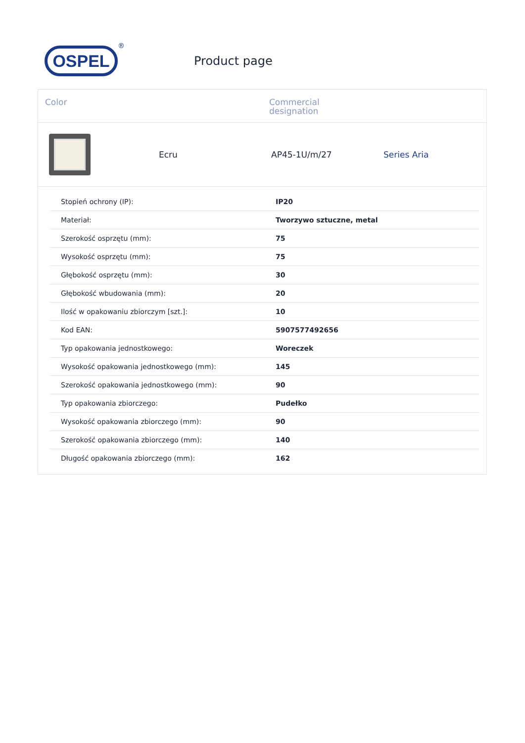OSPEL
®
Product page
Color Commercial
designation
Ecru AP45-1U/m/27 Series Aria
| Stopień ochrony (IP): | IP20 |
| Materiał: | Tworzywo sztuczne, metal |
| Szerokość osprzętu (mm): | 75 |
| Wysokość osprzętu (mm): | 75 |
| Głębokość osprzętu (mm): | 30 |
| Głębokość wbudowania (mm): | 20 |
| Ilość w opakowaniu zbiorczym [szt.]: | 10 |
| Kod EAN: | 5907577492656 |
| Typ opakowania jednostkowego: | Woreczek |
| Wysokość opakowania jednostkowego (mm): | 145 |
| Szerokość opakowania jednostkowego (mm): | 90 |
| Typ opakowania zbiorczego: | Pudełko |
| Wysokość opakowania zbiorczego (mm): | 90 |
| Szerokość opakowania zbiorczego (mm): | 140 |
| Długość opakowania zbiorczego (mm): | 162 |